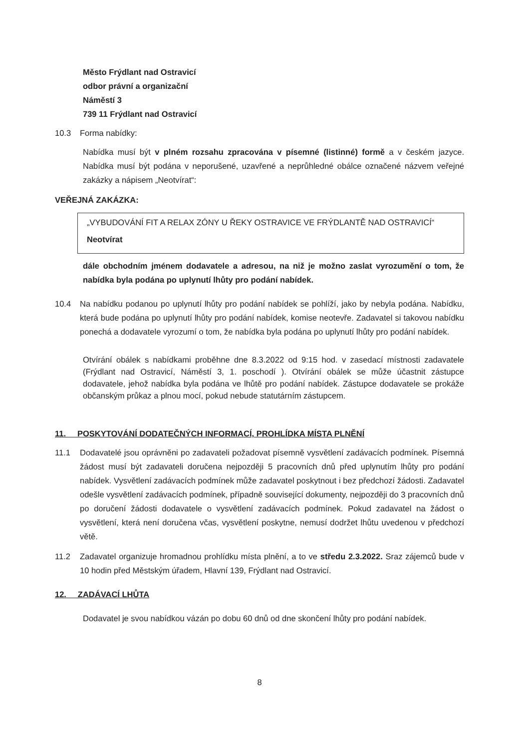Město Frýdlant nad Ostravicí
odbor právní a organizační
Náměstí 3
739 11 Frýdlant nad Ostravicí
10.3 Forma nabídky:
Nabídka musí být v plném rozsahu zpracována v písemné (listinné) formě a v českém jazyce. Nabídka musí být podána v neporušené, uzavřené a neprůhledné obálce označené názvem veřejné zakázky a nápisem „Neotvírat“:
VEŘEJNÁ ZAKÁZKA:
„VYBUDOVÁNÍ FIT A RELAX ZÓNY U ŘEKY OSTRAVICE VE FRÝDLANTĚ NAD OSTRAVICÍ“
Neotvírat
dále obchodním jménem dodavatele a adresou, na niž je možno zaslat vyrozumění o tom, že nabídka byla podána po uplynutí lhůty pro podání nabídek.
10.4 Na nabídku podanou po uplynutí lhůty pro podání nabídek se pohlíží, jako by nebyla podána. Nabídku, která bude podána po uplynutí lhůty pro podání nabídek, komise neotevře. Zadavatel si takovou nabídku ponechá a dodavatele vyrozumí o tom, že nabídka byla podána po uplynutí lhůty pro podání nabídek.
Otvírání obálek s nabídkami proběhne dne 8.3.2022 od 9:15 hod. v zasedací místnosti zadavatele (Frýdlant nad Ostravicí, Náměstí 3, 1. poschodí ). Otvírání obálek se může účastnit zástupce dodavatele, jehož nabídka byla podána ve lhůtě pro podání nabídek. Zástupce dodavatele se prokáže občanským průkaz a plnou mocí, pokud nebude statutárním zástupcem.
11. POSKYTOVÁNÍ DODATEČNÝCH INFORMACÍ, PROHLÍDKA MÍSTA PLNĚNÍ
11.1 Dodavatelé jsou oprávněni po zadavateli požadovat písemně vysvětlení zadávacích podmínek. Písemná žádost musí být zadavateli doručena nejpozději 5 pracovních dnů před uplynutím lhůty pro podání nabídek. Vysvětlení zadávacích podmínek může zadavatel poskytnout i bez předchozí žádosti. Zadavatel odešle vysvětlení zadávacích podmínek, případně související dokumenty, nejpozději do 3 pracovních dnů po doručení žádosti dodavatele o vysvětlení zadávacích podmínek. Pokud zadavatel na žádost o vysvětlení, která není doručena včas, vysvětlení poskytne, nemusí dodržet lhůtu uvedenou v předchozí větě.
11.2 Zadavatel organizuje hromadnou prohlídku místa plnění, a to ve středu 2.3.2022. Sraz zájemců bude v 10 hodin před Městským úřadem, Hlavní 139, Frýdlant nad Ostravicí.
12. ZADÁVACÍ LHŮTA
Dodavatel je svou nabídkou vázán po dobu 60 dnů od dne skončení lhůty pro podání nabídek.
8